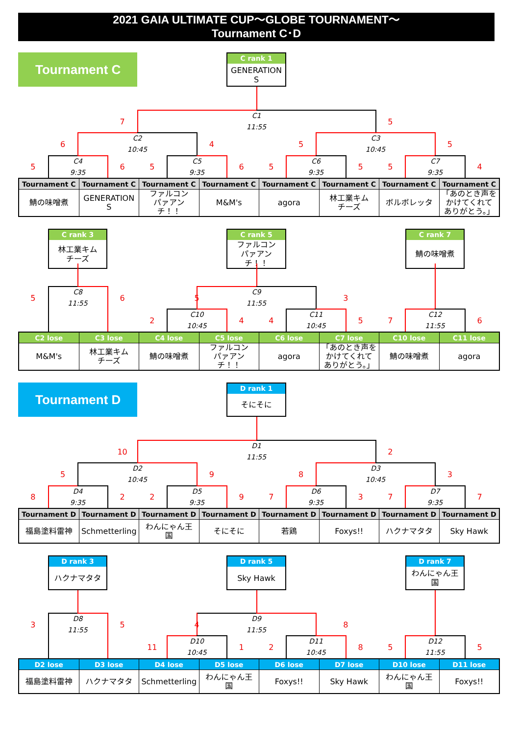2021 GAIA ULTIMATE CUP～GLOBE TOURNAMENT～
Tournament C･D
Tournament C
C rank 1
GENERATION
S
7
C1
11:55
5
6
C2
10:45
4
5
C3
10:45
5
5
C4
9:35
6
5
C5
9:35
6
5
C6
9:35
5
5
C7
9:35
4
| Tournament C | Tournament C | Tournament C | Tournament C | Tournament C | Tournament C | Tournament C | Tournament C |
| --- | --- | --- | --- | --- | --- | --- | --- |
| 鯖の味噌煮 | GENERATION S | ファルコン パァアン チ！！ | M&M's | agora | 林工業キム チーズ | ボルボレッタ | 「あのとき声を かけてくれて ありがとう。」 |
C rank 3
林工業キム
チーズ
C rank 5
ファルコン
パァアン
チ！！
C rank 7
鯖の味噌煮
5
C8
11:55
6
5
C9
11:55
3
2
C10
10:45
4
4
C11
10:45
5
7
C12
11:55
6
| C2 lose | C3 lose | C4 lose | C5 lose | C6 lose | C7 lose | C10 lose | C11 lose |
| --- | --- | --- | --- | --- | --- | --- | --- |
| M&M's | 林工業キム チーズ | 鯖の味噌煮 | ファルコン パァアン チ！！ | agora | 「あのとき声を かけてくれて ありがとう。」 | 鯖の味噌煮 | agora |
Tournament D
D rank 1
そにそに
10
D1
11:55
2
5
D2
10:45
9
8
D3
10:45
3
8
D4
9:35
2
2
D5
9:35
9
7
D6
9:35
3
7
D7
9:35
7
| Tournament D | Tournament D | Tournament D | Tournament D | Tournament D | Tournament D | Tournament D | Tournament D |
| --- | --- | --- | --- | --- | --- | --- | --- |
| 福島塗料雷神 | Schmetterling | わんにゃん王 国 | そにそに | 若鶏 | Foxys!! | ハクナマタタ | Sky Hawk |
D rank 3
ハクナマタタ
D rank 5
Sky Hawk
D rank 7
わんにゃん王
国
3
D8
11:55
5
4
D9
11:55
8
11
D10
10:45
1
2
D11
10:45
8
5
D12
11:55
5
| D2 lose | D3 lose | D4 lose | D5 lose | D6 lose | D7 lose | D10 lose | D11 lose |
| --- | --- | --- | --- | --- | --- | --- | --- |
| 福島塗料雷神 | ハクナマタタ | Schmetterling | わんにゃん王 国 | Foxys!! | Sky Hawk | わんにゃん王 国 | Foxys!! |